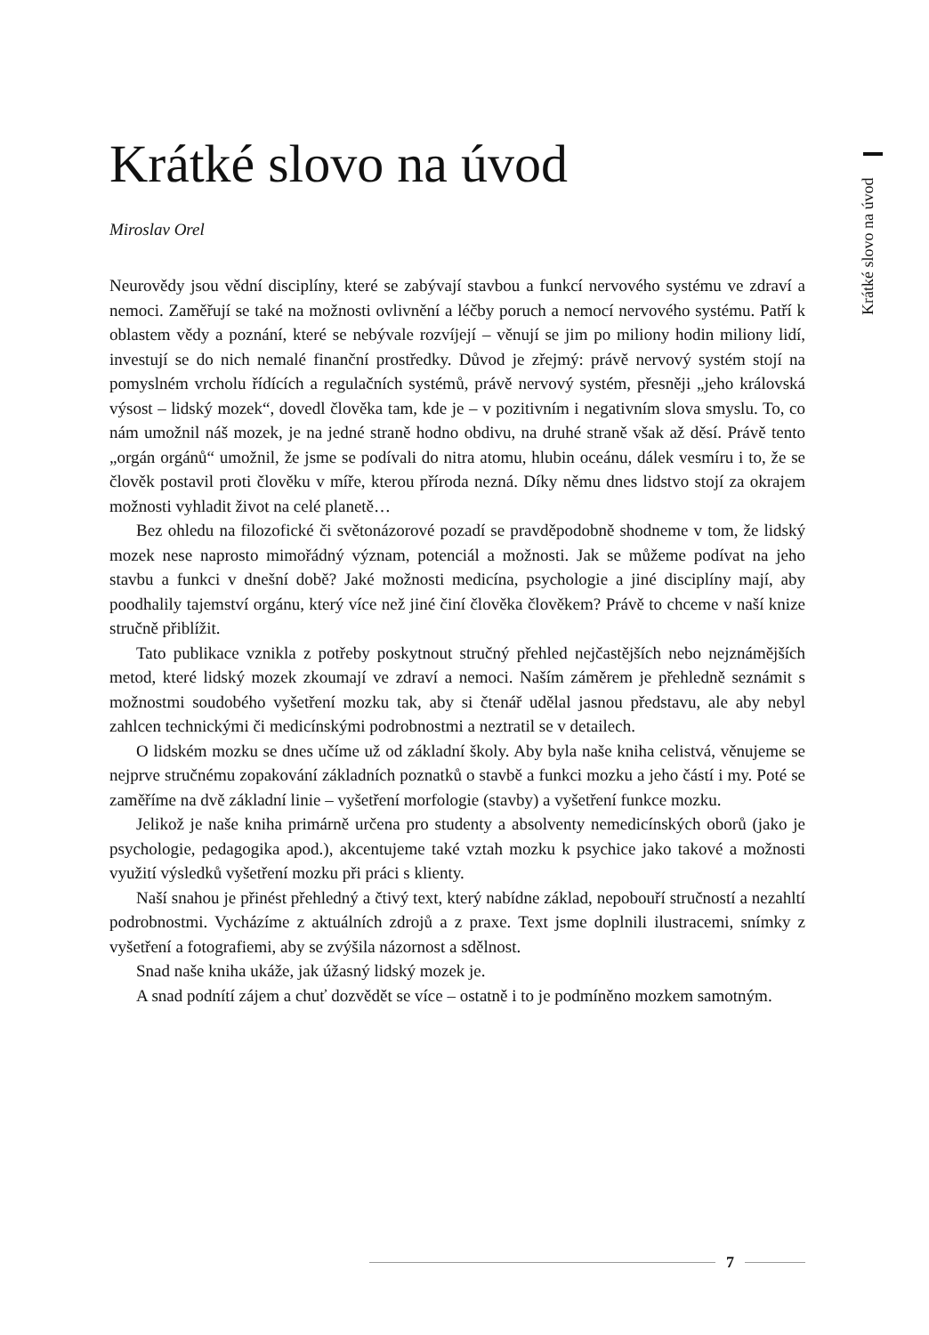Krátké slovo na úvod
Krátké slovo na úvod
Miroslav Orel
Neurovědy jsou vědní disciplíny, které se zabývají stavbou a funkcí nervového systému ve zdraví a nemoci. Zaměřují se také na možnosti ovlivnění a léčby poruch a nemocí nervového systému. Patří k oblastem vědy a poznání, které se nebývale rozvíjejí – věnují se jim po miliony hodin miliony lidí, investují se do nich nemalé finanční prostředky. Důvod je zřejmý: právě nervový systém stojí na pomyslném vrcholu řídících a regulačních systémů, právě nervový systém, přesněji „jeho královská výsost – lidský mozek“, dovedl člověka tam, kde je – v pozitivním i negativním slova smyslu. To, co nám umožnil náš mozek, je na jedné straně hodno obdivu, na druhé straně však až děsí. Právě tento „orgán orgánů“ umožnil, že jsme se podívali do nitra atomu, hlubin oceánu, dálek vesmíru i to, že se člověk postavil proti člověku v míře, kterou příroda nezná. Díky němu dnes lidstvo stojí za okrajem možnosti vyhladit život na celé planetě…
Bez ohledu na filozofické či světonázorové pozadí se pravděpodobně shodneme v tom, že lidský mozek nese naprosto mimořádný význam, potenciál a možnosti. Jak se můžeme podívat na jeho stavbu a funkci v dnešní době? Jaké možnosti medicína, psychologie a jiné disciplíny mají, aby poodhalily tajemství orgánu, který více než jiné činí člověka člověkem? Právě to chceme v naší knize stručně přiblížit.
Tato publikace vznikla z potřeby poskytnout stručný přehled nejčastějších nebo nejznámějších metod, které lidský mozek zkoumají ve zdraví a nemoci. Naším záměrem je přehledně seznámit s možnostmi soudobého vyšetření mozku tak, aby si čtenář udělal jasnou představu, ale aby nebyl zahlcen technickými či medicínskými podrobnostmi a neztratil se v detailech.
O lidském mozku se dnes učíme už od základní školy. Aby byla naše kniha celistvá, věnujeme se nejprve stručnému zopakování základních poznatků o stavbě a funkci mozku a jeho částí i my. Poté se zaměříme na dvě základní linie – vyšetření morfologie (stavby) a vyšetření funkce mozku.
Jelikož je naše kniha primárně určena pro studenty a absolventy nemedicínských oborů (jako je psychologie, pedagogika apod.), akcentujeme také vztah mozku k psychice jako takové a možnosti využití výsledků vyšetření mozku při práci s klienty.
Naší snahou je přinést přehledný a čtivý text, který nabídne základ, nepobouří stručností a nezahltí podrobnostmi. Vycházíme z aktuálních zdrojů a z praxe. Text jsme doplnili ilustracemi, snímky z vyšetření a fotografiemi, aby se zvýšila názornost a sdělnost.
Snad naše kniha ukáže, jak úžasný lidský mozek je.
A snad podnítí zájem a chuť dozvědět se více – ostatně i to je podmíněno mozkem samotným.
7